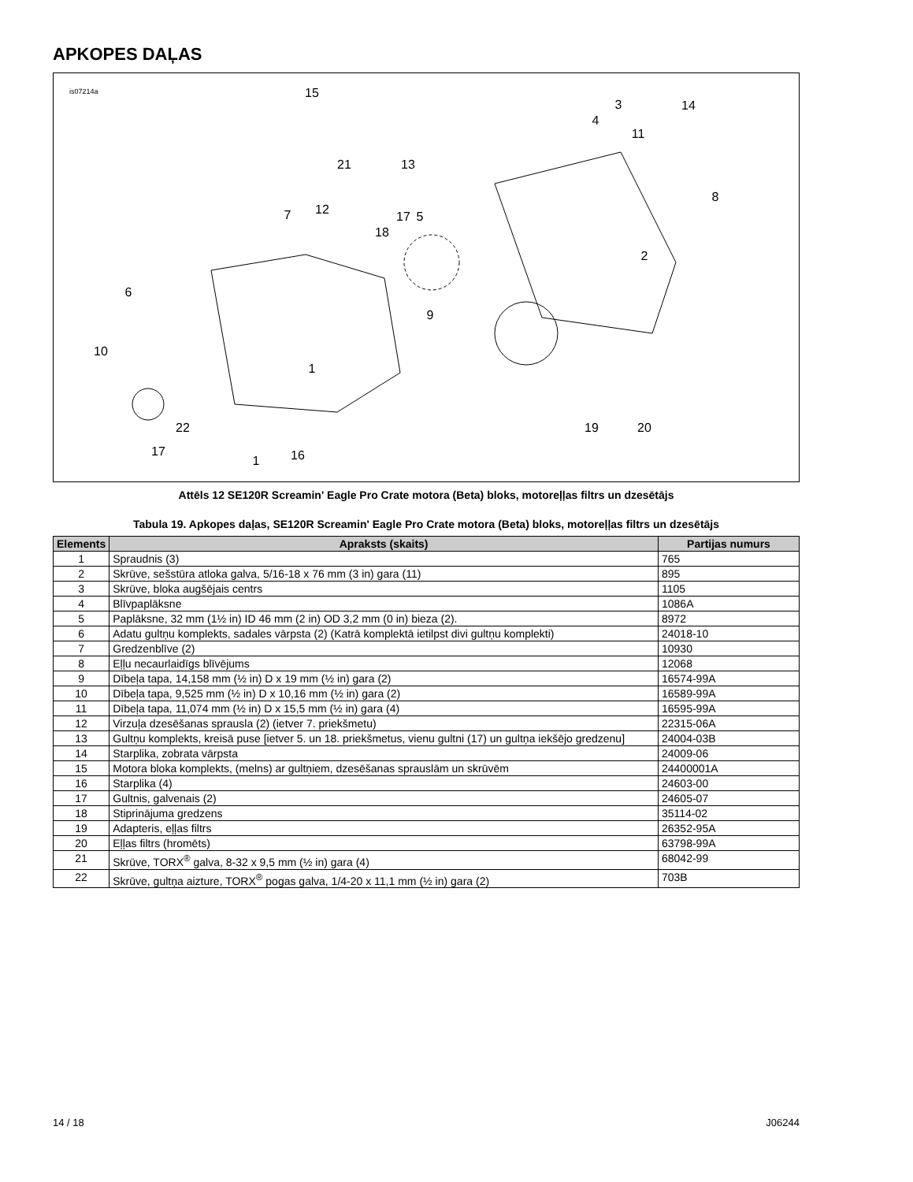APKOPES DAĻAS
is07214a
1
9
2
8
11
14
3
5
17
18
7
12
21
13
15
6
10
22
17
1
16
19
20
4
Attēls 12 SE120R Screamin' Eagle Pro Crate motora (Beta) bloks, motoreļļas filtrs un dzesētājs
Tabula 19. Apkopes daļas, SE120R Screamin' Eagle Pro Crate motora (Beta) bloks, motoreļļas filtrs un dzesētājs
| Elements | Apraksts (skaits) | Partijas numurs |
| --- | --- | --- |
| 1 | Spraudnis (3) | 765 |
| 2 | Skrūve, sešstūra atloka galva, 5/16-18 x 76 mm (3 in) gara (11) | 895 |
| 3 | Skrūve, bloka augšējais centrs | 1105 |
| 4 | Blīvpaplāksne | 1086A |
| 5 | Paplāksne, 32 mm (1½ in) ID 46 mm (2 in) OD 3,2 mm (0 in) bieza (2). | 8972 |
| 6 | Adatu gultņu komplekts, sadales vārpsta (2) (Katrā komplektā ietilpst divi gultņu komplekti) | 24018-10 |
| 7 | Gredzenblīve (2) | 10930 |
| 8 | Eļļu necaurlaidīgs blīvējums | 12068 |
| 9 | Dībeļa tapa, 14,158 mm (½ in) D x 19 mm (½ in) gara (2) | 16574-99A |
| 10 | Dībeļa tapa, 9,525 mm (½ in) D x 10,16 mm (½ in) gara (2) | 16589-99A |
| 11 | Dībeļa tapa, 11,074 mm (½ in) D x 15,5 mm (½ in) gara (4) | 16595-99A |
| 12 | Virzuļa dzesēšanas sprausla (2) (ietver 7. priekšmetu) | 22315-06A |
| 13 | Gultņu komplekts, kreisā puse [ietver 5. un 18. priekšmetus, vienu gultni (17) un gultņa iekšējo gredzenu] | 24004-03B |
| 14 | Starplika, zobrata vārpsta | 24009-06 |
| 15 | Motora bloka komplekts, (melns) ar gultņiem, dzesēšanas sprauslām un skrūvēm | 24400001A |
| 16 | Starplika (4) | 24603-00 |
| 17 | Gultnis, galvenais (2) | 24605-07 |
| 18 | Stiprinājuma gredzens | 35114-02 |
| 19 | Adapteris, eļļas filtrs | 26352-95A |
| 20 | Eļļas filtrs (hromēts) | 63798-99A |
| 21 | Skrūve, TORX<sup>®</sup> galva, 8-32 x 9,5 mm (½ in) gara (4) | 68042-99 |
| 22 | Skrūve, gultņa aizture, TORX<sup>®</sup> pogas galva, 1/4-20 x 11,1 mm (½ in) gara (2) | 703B |
14 / 18 J06244